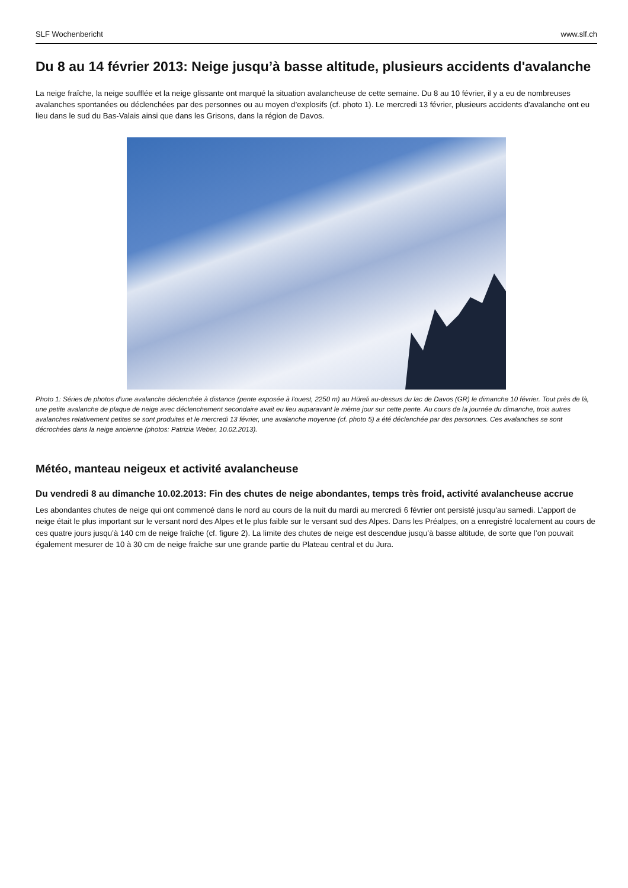SLF Wochenbericht www.slf.ch
Du 8 au 14 février 2013: Neige jusqu’à basse altitude, plusieurs accidents d'avalanche
La neige fraîche, la neige soufflée et la neige glissante ont marqué la situation avalancheuse de cette semaine. Du 8 au 10 février, il y a eu de nombreuses avalanches spontanées ou déclenchées par des personnes ou au moyen d’explosifs (cf. photo 1). Le mercredi 13 février, plusieurs accidents d'avalanche ont eu lieu dans le sud du Bas-Valais ainsi que dans les Grisons, dans la région de Davos.
Photo 1: Séries de photos d’une avalanche déclenchée à distance (pente exposée à l'ouest, 2250 m) au Hüreli au-dessus du lac de Davos (GR) le dimanche 10 février. Tout près de là, une petite avalanche de plaque de neige avec déclenchement secondaire avait eu lieu auparavant le même jour sur cette pente. Au cours de la journée du dimanche, trois autres avalanches relativement petites se sont produites et le mercredi 13 février, une avalanche moyenne (cf. photo 5) a été déclenchée par des personnes. Ces avalanches se sont décrochées dans la neige ancienne (photos: Patrizia Weber, 10.02.2013).
Météo, manteau neigeux et activité avalancheuse
Du vendredi 8 au dimanche 10.02.2013: Fin des chutes de neige abondantes, temps très froid, activité avalancheuse accrue
Les abondantes chutes de neige qui ont commencé dans le nord au cours de la nuit du mardi au mercredi 6 février ont persisté jusqu'au samedi. L’apport de neige était le plus important sur le versant nord des Alpes et le plus faible sur le versant sud des Alpes. Dans les Préalpes, on a enregistré localement au cours de ces quatre jours jusqu’à 140 cm de neige fraîche (cf. figure 2). La limite des chutes de neige est descendue jusqu’à basse altitude, de sorte que l’on pouvait également mesurer de 10 à 30 cm de neige fraîche sur une grande partie du Plateau central et du Jura.